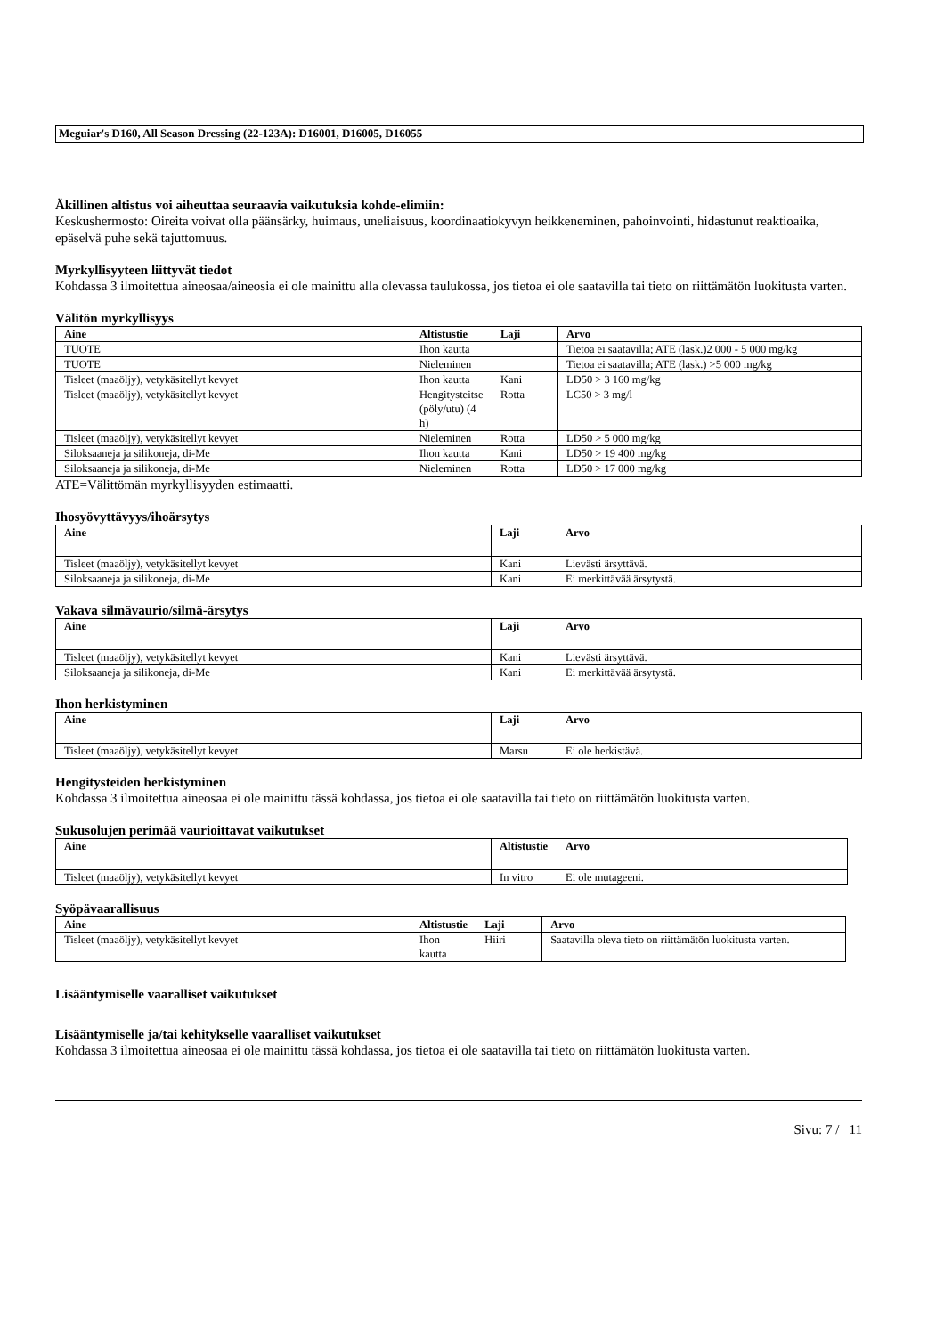Meguiar's D160, All Season Dressing (22-123A): D16001, D16005, D16055
Äkillinen altistus voi aiheuttaa seuraavia vaikutuksia kohde-elimiin:
Keskushermosto: Oireita voivat olla päänsärky, huimaus, uneliaisuus, koordinaatiokyvyn heikkeneminen, pahoinvointi, hidastunut reaktioaika, epäselvä puhe sekä tajuttomuus.
Myrkyllisyyteen liittyvät tiedot
Kohdassa 3 ilmoitettua aineosaa/aineosia ei ole mainittu alla olevassa taulukossa, jos tietoa ei ole saatavilla tai tieto on riittämätön luokitusta varten.
Välitön myrkyllisyys
| Aine | Altistustie | Laji | Arvo |
| --- | --- | --- | --- |
| TUOTE | Ihon kautta | | Tietoa ei saatavilla; ATE (lask.)2 000 - 5 000 mg/kg |
| TUOTE | Nieleminen | | Tietoa ei saatavilla; ATE (lask.) >5 000 mg/kg |
| Tisleet (maaöljy), vetykäsitellyt kevyet | Ihon kautta | Kani | LD50 > 3 160 mg/kg |
| Tisleet (maaöljy), vetykäsitellyt kevyet | Hengitysteitse (pöly/utu) (4 h) | Rotta | LC50 > 3 mg/l |
| Tisleet (maaöljy), vetykäsitellyt kevyet | Nieleminen | Rotta | LD50 > 5 000 mg/kg |
| Siloksaaneja ja silikoneja, di-Me | Ihon kautta | Kani | LD50 > 19 400 mg/kg |
| Siloksaaneja ja silikoneja, di-Me | Nieleminen | Rotta | LD50 > 17 000 mg/kg |
ATE=Välittömän myrkyllisyyden estimaatti.
Ihosyövyttävyys/ihoärsytys
| Aine | Laji | Arvo |
| --- | --- | --- |
| Tisleet (maaöljy), vetykäsitellyt kevyet | Kani | Lievästi ärsyttävä. |
| Siloksaaneja ja silikoneja, di-Me | Kani | Ei merkittävää ärsytystä. |
Vakava silmävaurio/silmä-ärsytys
| Aine | Laji | Arvo |
| --- | --- | --- |
| Tisleet (maaöljy), vetykäsitellyt kevyet | Kani | Lievästi ärsyttävä. |
| Siloksaaneja ja silikoneja, di-Me | Kani | Ei merkittävää ärsytystä. |
Ihon herkistyminen
| Aine | Laji | Arvo |
| --- | --- | --- |
| Tisleet (maaöljy), vetykäsitellyt kevyet | Marsu | Ei ole herkistävä. |
Hengitysteiden herkistyminen
Kohdassa 3 ilmoitettua aineosaa ei ole mainittu tässä kohdassa, jos tietoa ei ole saatavilla tai tieto on riittämätön luokitusta varten.
Sukusolujen perimää vaurioittavat vaikutukset
| Aine | Altistustie | Arvo |
| --- | --- | --- |
| Tisleet (maaöljy), vetykäsitellyt kevyet | In vitro | Ei ole mutageeni. |
Syöpävaarallisuus
| Aine | Altistustie | Laji | Arvo |
| --- | --- | --- | --- |
| Tisleet (maaöljy), vetykäsitellyt kevyet | Ihon kautta | Hiiri | Saatavilla oleva tieto on riittämätön luokitusta varten. |
Lisääntymiselle vaaralliset vaikutukset
Lisääntymiselle ja/tai kehitykselle vaaralliset vaikutukset
Kohdassa 3 ilmoitettua aineosaa ei ole mainittu tässä kohdassa, jos tietoa ei ole saatavilla tai tieto on riittämätön luokitusta varten.
Sivu: 7 / 11